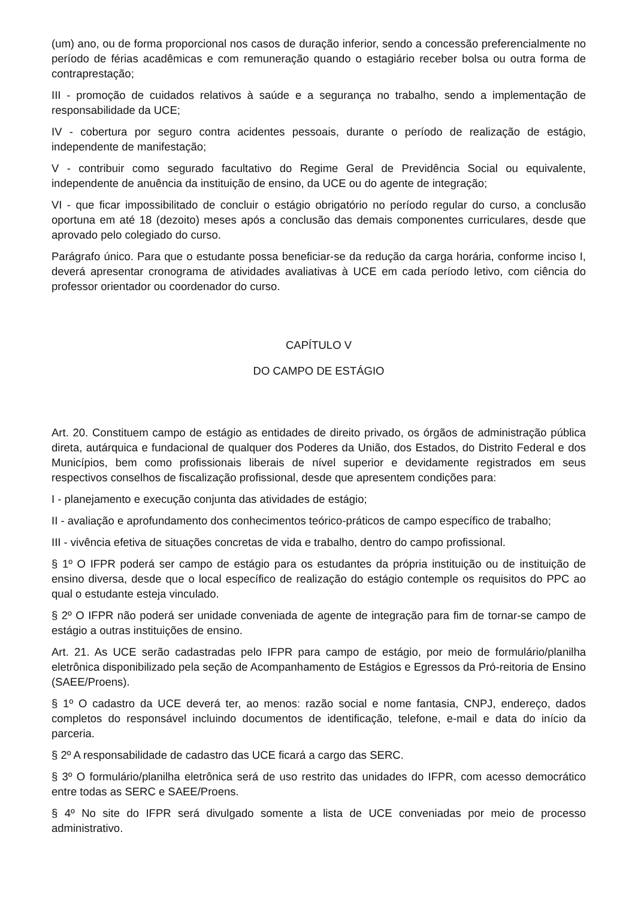(um) ano, ou de forma proporcional nos casos de duração inferior, sendo a concessão preferencialmente no período de férias acadêmicas e com remuneração quando o estagiário receber bolsa ou outra forma de contraprestação;
III - promoção de cuidados relativos à saúde e a segurança no trabalho, sendo a implementação de responsabilidade da UCE;
IV - cobertura por seguro contra acidentes pessoais, durante o período de realização de estágio, independente de manifestação;
V - contribuir como segurado facultativo do Regime Geral de Previdência Social ou equivalente, independente de anuência da instituição de ensino, da UCE ou do agente de integração;
VI - que ficar impossibilitado de concluir o estágio obrigatório no período regular do curso, a conclusão oportuna em até 18 (dezoito) meses após a conclusão das demais componentes curriculares, desde que aprovado pelo colegiado do curso.
Parágrafo único. Para que o estudante possa beneficiar-se da redução da carga horária, conforme inciso I, deverá apresentar cronograma de atividades avaliativas à UCE em cada período letivo, com ciência do professor orientador ou coordenador do curso.
CAPÍTULO V
DO CAMPO DE ESTÁGIO
Art. 20. Constituem campo de estágio as entidades de direito privado, os órgãos de administração pública direta, autárquica e fundacional de qualquer dos Poderes da União, dos Estados, do Distrito Federal e dos Municípios, bem como profissionais liberais de nível superior e devidamente registrados em seus respectivos conselhos de fiscalização profissional, desde que apresentem condições para:
I - planejamento e execução conjunta das atividades de estágio;
II - avaliação e aprofundamento dos conhecimentos teórico-práticos de campo específico de trabalho;
III - vivência efetiva de situações concretas de vida e trabalho, dentro do campo profissional.
§ 1º O IFPR poderá ser campo de estágio para os estudantes da própria instituição ou de instituição de ensino diversa, desde que o local específico de realização do estágio contemple os requisitos do PPC ao qual o estudante esteja vinculado.
§ 2º O IFPR não poderá ser unidade conveniada de agente de integração para fim de tornar-se campo de estágio a outras instituições de ensino.
Art. 21. As UCE serão cadastradas pelo IFPR para campo de estágio, por meio de formulário/planilha eletrônica disponibilizado pela seção de Acompanhamento de Estágios e Egressos da Pró-reitoria de Ensino (SAEE/Proens).
§ 1º O cadastro da UCE deverá ter, ao menos: razão social e nome fantasia, CNPJ, endereço, dados completos do responsável incluindo documentos de identificação, telefone, e-mail e data do início da parceria.
§ 2º A responsabilidade de cadastro das UCE ficará a cargo das SERC.
§ 3º O formulário/planilha eletrônica será de uso restrito das unidades do IFPR, com acesso democrático entre todas as SERC e SAEE/Proens.
§ 4º No site do IFPR será divulgado somente a lista de UCE conveniadas por meio de processo administrativo.